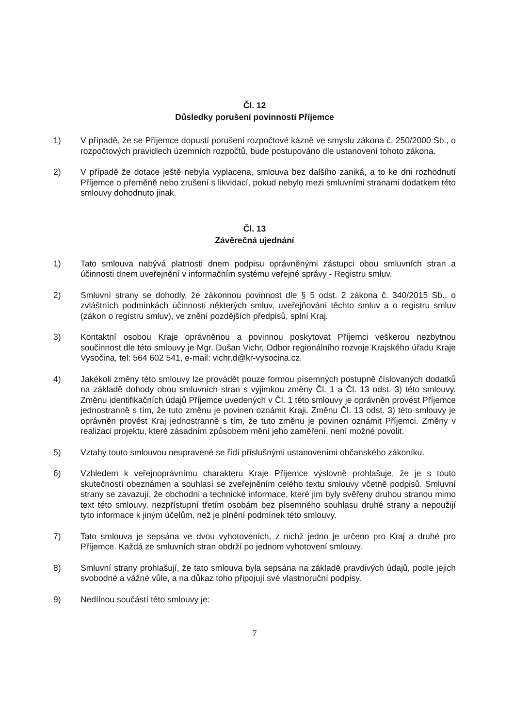Čl. 12
Důsledky porušení povinností Příjemce
1) V případě, že se Příjemce dopustí porušení rozpočtové kázně ve smyslu zákona č. 250/2000 Sb., o rozpočtových pravidlech územních rozpočtů, bude postupováno dle ustanovení tohoto zákona.
2) V případě že dotace ještě nebyla vyplacena, smlouva bez dalšího zaniká, a to ke dni rozhodnutí Příjemce o přeměně nebo zrušení s likvidací, pokud nebylo mezi smluvními stranami dodatkem této smlouvy dohodnuto jinak.
Čl. 13
Závěrečná ujednání
1) Tato smlouva nabývá platnosti dnem podpisu oprávněnými zástupci obou smluvních stran a účinnosti dnem uveřejnění v informačním systému veřejné správy - Registru smluv.
2) Smluvní strany se dohodly, že zákonnou povinnost dle § 5 odst. 2 zákona č. 340/2015 Sb., o zvláštních podmínkách účinnosti některých smluv, uveřejňování těchto smluv a o registru smluv (zákon o registru smluv), ve znění pozdějších předpisů, splní Kraj.
3) Kontaktní osobou Kraje oprávněnou a povinnou poskytovat Příjemci veškerou nezbytnou součinnost dle této smlouvy je Mgr. Dušan Vichr, Odbor regionálního rozvoje Krajského úřadu Kraje Vysočina, tel: 564 602 541, e-mail: vichr.d@kr-vysocina.cz.
4) Jakékoli změny této smlouvy lze provádět pouze formou písemných postupně číslovaných dodatků na základě dohody obou smluvních stran s výjimkou změny Čl. 1 a Čl. 13 odst. 3) této smlouvy. Změnu identifikačních údajů Příjemce uvedených v Čl. 1 této smlouvy je oprávněn provést Příjemce jednostranně s tím, že tuto změnu je povinen oznámit Kraji. Změnu Čl. 13 odst. 3) této smlouvy je oprávněn provést Kraj jednostranně s tím, že tuto změnu je povinen oznámit Příjemci. Změny v realizaci projektu, které zásadním způsobem mění jeho zaměření, není možné povolit.
5) Vztahy touto smlouvou neupravené se řídí příslušnými ustanoveními občanského zákoníku.
6) Vzhledem k veřejnoprávnímu charakteru Kraje Příjemce výslovně prohlašuje, že je s touto skutečností obeznámen a souhlasí se zveřejněním celého textu smlouvy včetně podpisů. Smluvní strany se zavazují, že obchodní a technické informace, které jim byly svěřeny druhou stranou mimo text této smlouvy, nezpřístupní třetím osobám bez písemného souhlasu druhé strany a nepoužijí tyto informace k jiným účelům, než je plnění podmínek této smlouvy.
7) Tato smlouva je sepsána ve dvou vyhotoveních, z nichž jedno je určeno pro Kraj a druhé pro Příjemce. Každá ze smluvních stran obdrží po jednom vyhotovení smlouvy.
8) Smluvní strany prohlašují, že tato smlouva byla sepsána na základě pravdivých údajů, podle jejich svobodné a vážné vůle, a na důkaz toho připojují své vlastnoruční podpisy.
9) Nedílnou součástí této smlouvy je:
7